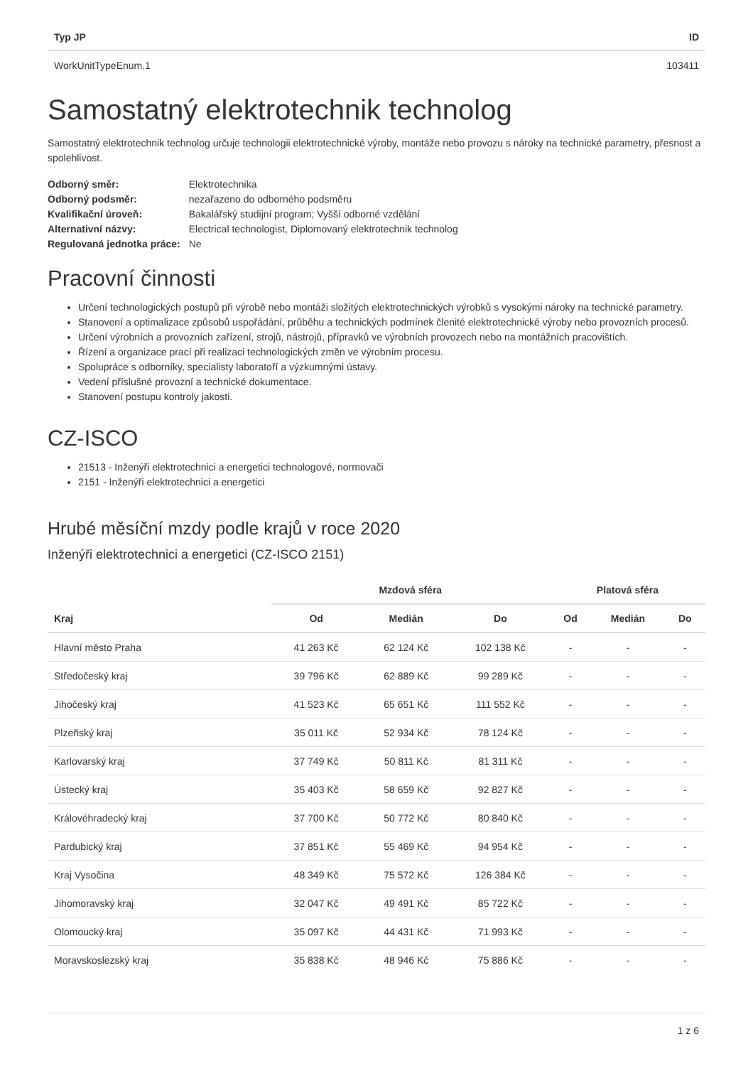| Typ JP | ID |
| --- | --- |
| WorkUnitTypeEnum.1 | 103411 |
Samostatný elektrotechnik technolog
Samostatný elektrotechnik technolog určuje technologii elektrotechnické výroby, montáže nebo provozu s nároky na technické parametry, přesnost a spolehlivost.
| Odborný směr: | Elektrotechnika |
| Odborný podsměr: | nezařazeno do odborného podsměru |
| Kvalifikační úroveň: | Bakalářský studijní program; Vyšší odborné vzdělání |
| Alternativní názvy: | Electrical technologist, Diplomovaný elektrotechnik technolog |
| Regulovaná jednotka práce: | Ne |
Pracovní činnosti
Určení technologických postupů při výrobě nebo montáži složitých elektrotechnických výrobků s vysokými nároky na technické parametry.
Stanovení a optimalizace způsobů uspořádání, průběhu a technických podmínek členité elektrotechnické výroby nebo provozních procesů.
Určení výrobních a provozních zařízení, strojů, nástrojů, přípravků ve výrobních provozech nebo na montážních pracovištích.
Řízení a organizace prací při realizaci technologických změn ve výrobním procesu.
Spolupráce s odborníky, specialisty laboratoří a výzkumnými ústavy.
Vedení příslušné provozní a technické dokumentace.
Stanovení postupu kontroly jakosti.
CZ-ISCO
21513 - Inženýři elektrotechnici a energetici technologové, normovači
2151 - Inženýři elektrotechnici a energetici
Hrubé měsíční mzdy podle krajů v roce 2020
Inženýři elektrotechnici a energetici (CZ-ISCO 2151)
| | Mzdová sféra | | | Platová sféra | | |
| --- | --- | --- | --- | --- | --- | --- |
| Kraj | Od | Medián | Do | Od | Medián | Do |
| Hlavní město Praha | 41 263 Kč | 62 124 Kč | 102 138 Kč | - | - | - |
| Středočeský kraj | 39 796 Kč | 62 889 Kč | 99 289 Kč | - | - | - |
| Jihočeský kraj | 41 523 Kč | 65 651 Kč | 111 552 Kč | - | - | - |
| Plzeňský kraj | 35 011 Kč | 52 934 Kč | 78 124 Kč | - | - | - |
| Karlovarský kraj | 37 749 Kč | 50 811 Kč | 81 311 Kč | - | - | - |
| Ústecký kraj | 35 403 Kč | 58 659 Kč | 92 827 Kč | - | - | - |
| Královéhradecký kraj | 37 700 Kč | 50 772 Kč | 80 840 Kč | - | - | - |
| Pardubický kraj | 37 851 Kč | 55 469 Kč | 94 954 Kč | - | - | - |
| Kraj Vysočina | 48 349 Kč | 75 572 Kč | 126 384 Kč | - | - | - |
| Jihomoravský kraj | 32 047 Kč | 49 491 Kč | 85 722 Kč | - | - | - |
| Olomoucký kraj | 35 097 Kč | 44 431 Kč | 71 993 Kč | - | - | - |
| Moravskoslezský kraj | 35 838 Kč | 48 946 Kč | 75 886 Kč | - | - | - |
1 z 6